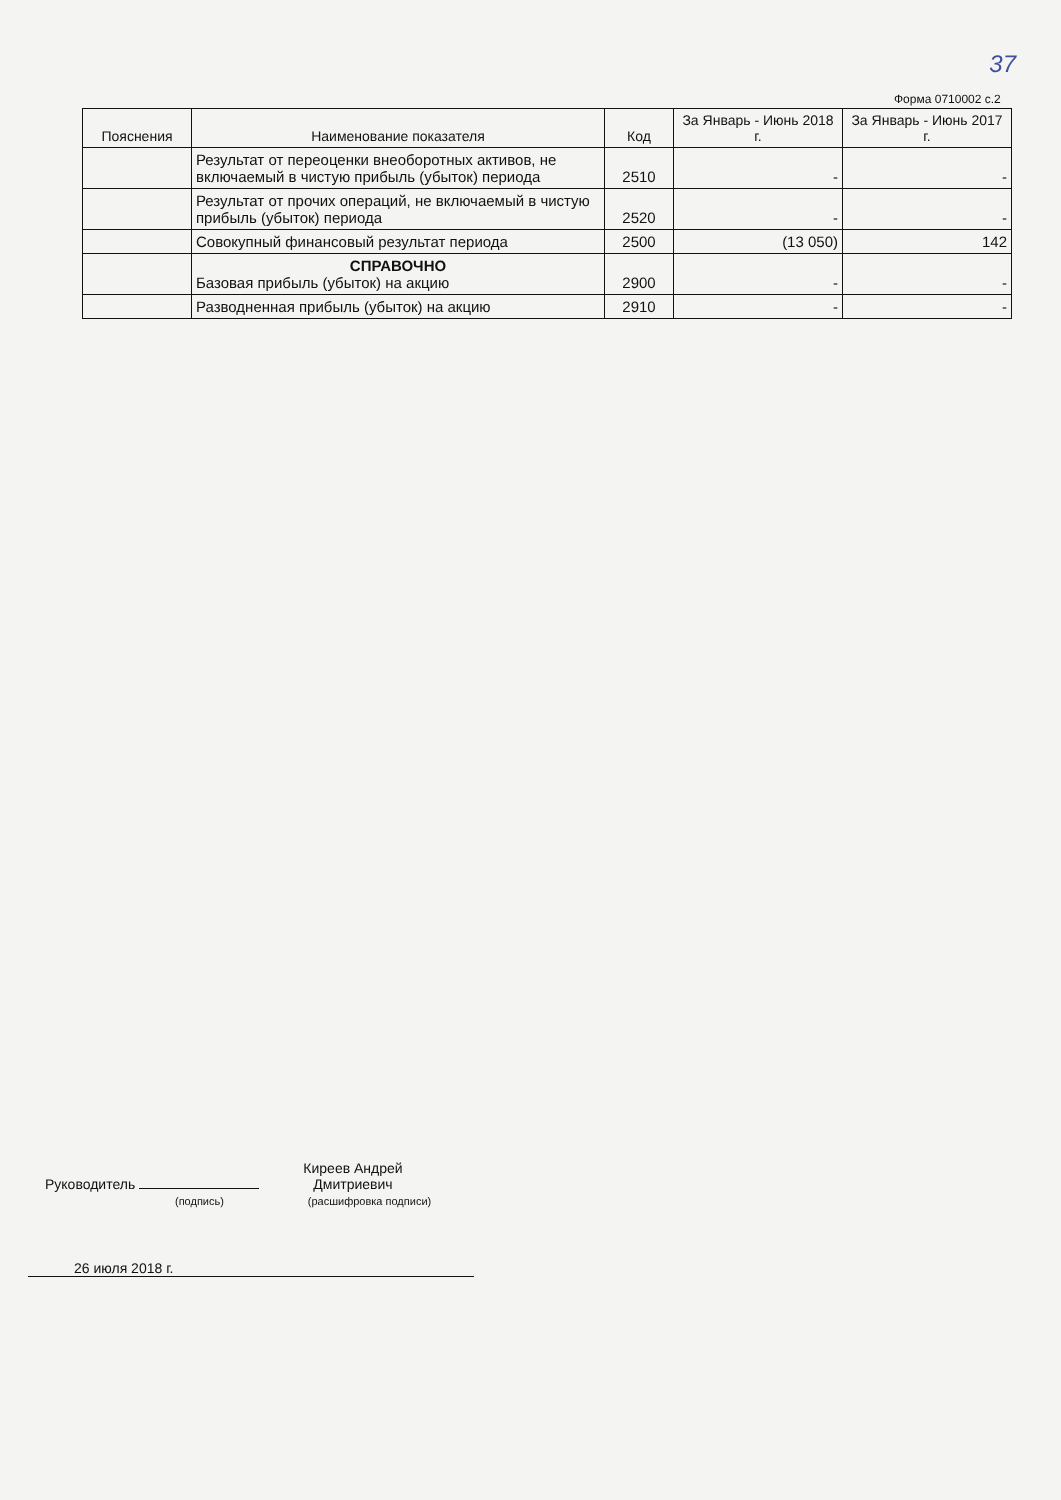37
Форма 0710002 с.2
| Пояснения | Наименование показателя | Код | За Январь - Июнь 2018 г. | За Январь - Июнь 2017 г. |
| --- | --- | --- | --- | --- |
| | Результат от переоценки внеоборотных активов, не включаемый в чистую прибыль (убыток) периода | 2510 | - | - |
| | Результат от прочих операций, не включаемый в чистую прибыль (убыток) периода | 2520 | - | - |
| | Совокупный финансовый результат периода | 2500 | (13 050) | 142 |
| | СПРАВОЧНО Базовая прибыль (убыток) на акцию | 2900 | - | - |
| | Разводненная прибыль (убыток) на акцию | 2910 | - | - |
Руководитель Киреев Андрей Дмитриевич
(подпись) (расшифровка подписи)
26 июля 2018 г.